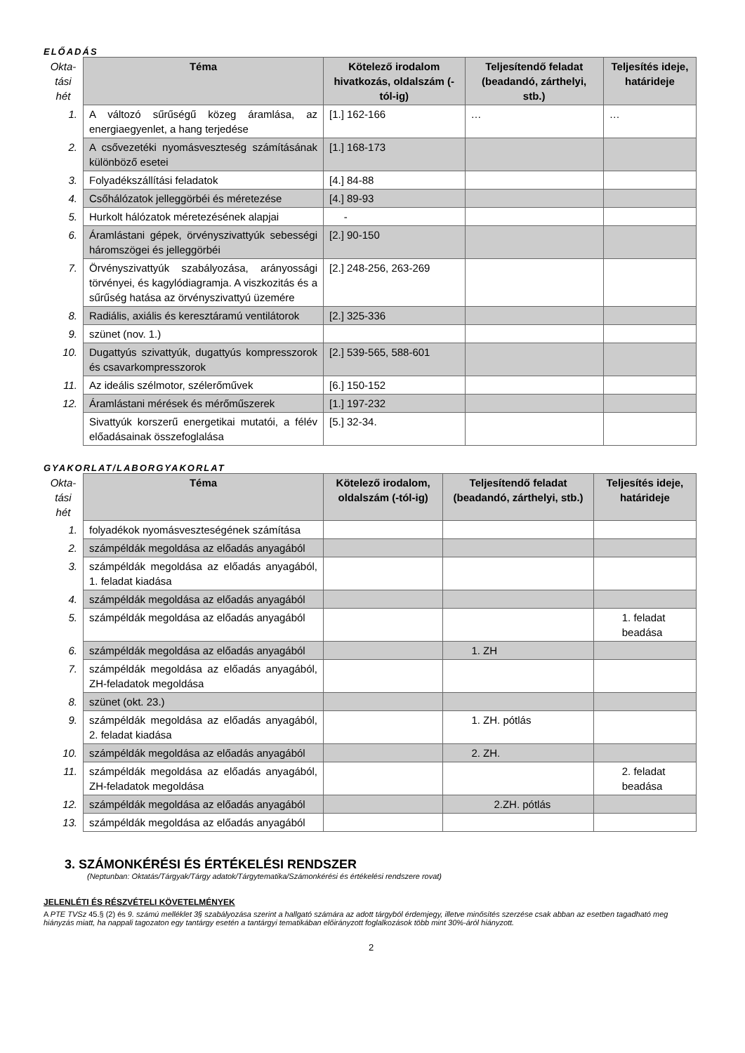ELŐADÁS
| Okta- tási hét | Téma | Kötelező irodalom hivatkozás, oldalszám (-tól-ig) | Teljesítendő feladat (beadandó, zárthelyi, stb.) | Teljesítés ideje, határideje |
| --- | --- | --- | --- | --- |
| 1. | A változó sűrűségű közeg áramlása, az energiaegyenlet, a hang terjedése | [1.] 162-166 | … | … |
| 2. | A csővezetéki nyomásveszteség számításának különböző esetei | [1.] 168-173 | | |
| 3. | Folyadékszállítási feladatok | [4.] 84-88 | | |
| 4. | Csőhálózatok jelleggörbéi és méretezése | [4.] 89-93 | | |
| 5. | Hurkolt hálózatok méretezésének alapjai | - | | |
| 6. | Áramlástani gépek, örvényszivattyúk sebességi háromszögei és jelleggörbéi | [2.] 90-150 | | |
| 7. | Örvényszivattyúk szabályozása, arányossági törvényei, és kagylódiagramja. A viszkozitás és a sűrűség hatása az örvényszivattyú üzemére | [2.] 248-256, 263-269 | | |
| 8. | Radiális, axiális és keresztáramú ventilátorok | [2.] 325-336 | | |
| 9. | szünet (nov. 1.) | | | |
| 10. | Dugattyús szivattyúk, dugattyús kompresszorok és csavarkompresszorok | [2.] 539-565, 588-601 | | |
| 11. | Az ideális szélmotor, szélerőművek | [6.] 150-152 | | |
| 12. | Áramlástani mérések és mérőműszerek | [1.] 197-232 | | |
| | Sivattyúk korszerű energetikai mutatói, a félév előadásainak összefoglalása | [5.] 32-34. | | |
GYAKORLAT/LABORGYAKORLAT
| Okta- tási hét | Téma | Kötelező irodalom, oldalszám (-tól-ig) | Teljesítendő feladat (beadandó, zárthelyi, stb.) | Teljesítés ideje, határideje |
| --- | --- | --- | --- | --- |
| 1. | folyadékok nyomásveszteségének számítása | | | |
| 2. | számpéldák megoldása az előadás anyagából | | | |
| 3. | számpéldák megoldása az előadás anyagából, 1. feladat kiadása | | | |
| 4. | számpéldák megoldása az előadás anyagából | | | |
| 5. | számpéldák megoldása az előadás anyagából | | | 1. feladat beadása |
| 6. | számpéldák megoldása az előadás anyagából | | 1. ZH | |
| 7. | számpéldák megoldása az előadás anyagából, ZH-feladatok megoldása | | | |
| 8. | szünet (okt. 23.) | | | |
| 9. | számpéldák megoldása az előadás anyagából, 2. feladat kiadása | | 1. ZH. pótlás | |
| 10. | számpéldák megoldása az előadás anyagából | | 2. ZH. | |
| 11. | számpéldák megoldása az előadás anyagából, ZH-feladatok megoldása | | | 2. feladat beadása |
| 12. | számpéldák megoldása az előadás anyagából | | 2.ZH. pótlás | |
| 13. | számpéldák megoldása az előadás anyagából | | | |
3. SZÁMONKÉRÉSI ÉS ÉRTÉKELÉSI RENDSZER
(Neptunban: Oktatás/Tárgyak/Tárgy adatok/Tárgytematika/Számonkérési és értékelési rendszere rovat)
JELENLÉTI ÉS RÉSZVÉTELI KÖVETELMÉNYEK
A PTE TVSz 45.§ (2) és 9. számú melléklet 3§ szabályozása szerint a hallgató számára az adott tárgyból érdemjegy, illetve minősítés szerzése csak abban az esetben tagadható meg hiányzás miatt, ha nappali tagozaton egy tantárgy esetén a tantárgyi tematikában előirányzott foglalkozások több mint 30%-áról hiányzott.
2